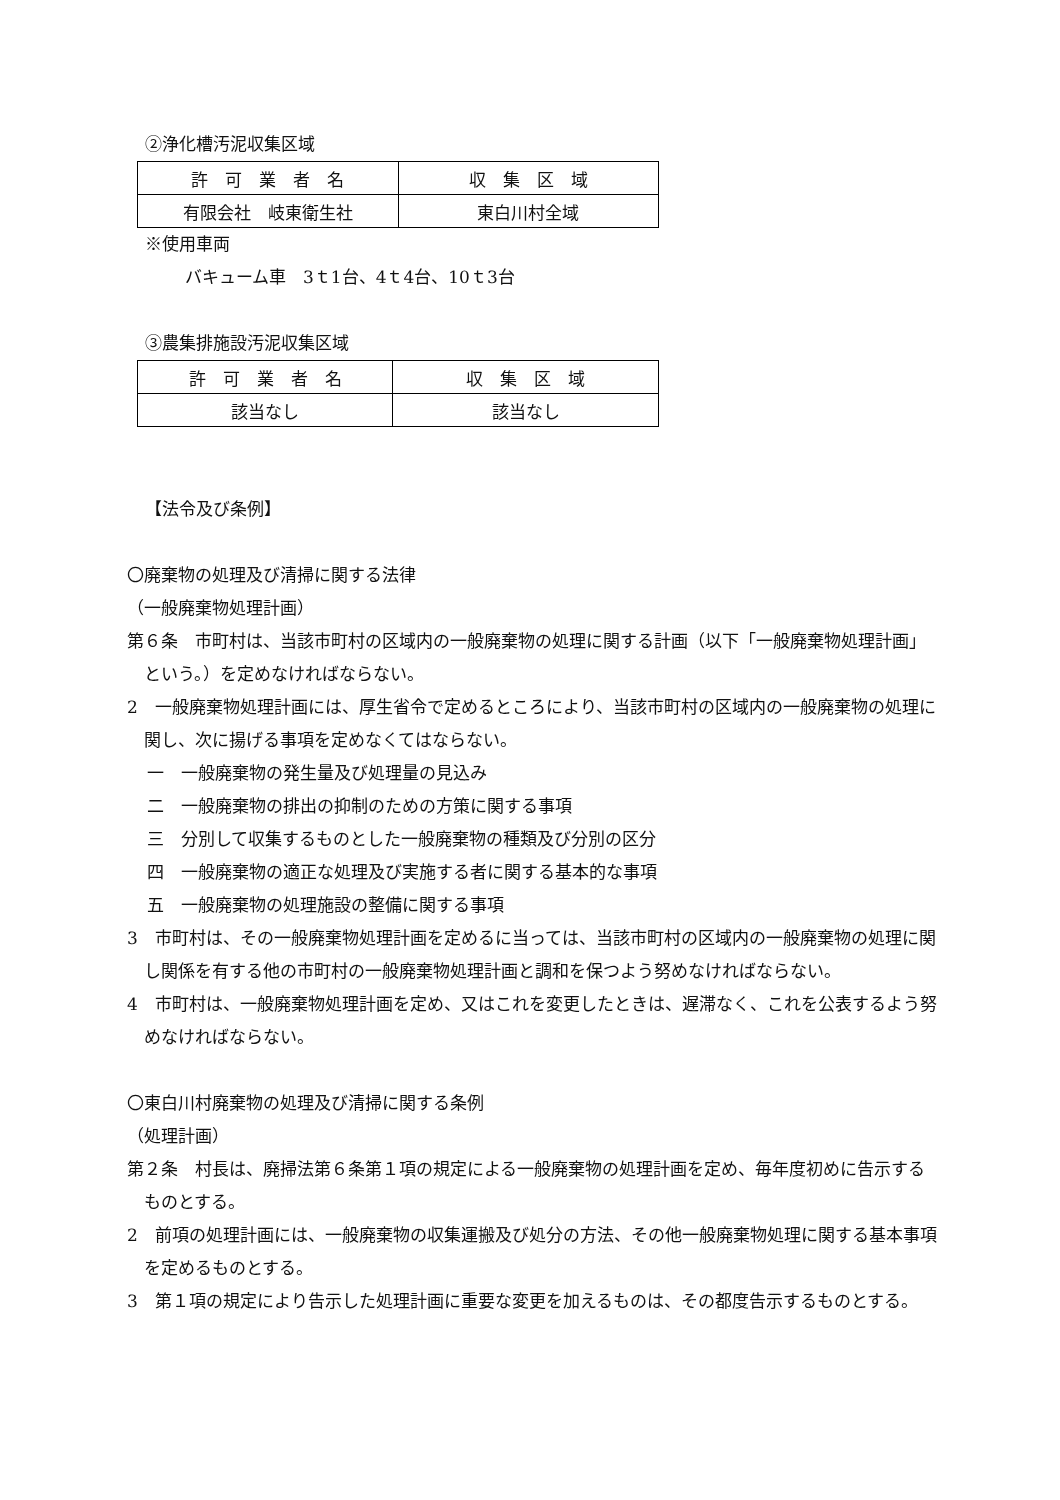②浄化槽汚泥収集区域
| 許 可 業 者 名 | 収 集 区 域 |
| 有限会社 岐東衛生社 | 東白川村全域 |
※使用車両
バキューム車　3ｔ1台、4ｔ4台、10ｔ3台
③農集排施設汚泥収集区域
| 許 可 業 者 名 | 収 集 区 域 |
| 該当なし | 該当なし |
【法令及び条例】
〇廃棄物の処理及び清掃に関する法律
（一般廃棄物処理計画）
第６条　市町村は、当該市町村の区域内の一般廃棄物の処理に関する計画（以下「一般廃棄物処理計画」という。）を定めなければならない。
2　一般廃棄物処理計画には、厚生省令で定めるところにより、当該市町村の区域内の一般廃棄物の処理に関し、次に揚げる事項を定めなくてはならない。
一　一般廃棄物の発生量及び処理量の見込み
二　一般廃棄物の排出の抑制のための方策に関する事項
三　分別して収集するものとした一般廃棄物の種類及び分別の区分
四　一般廃棄物の適正な処理及び実施する者に関する基本的な事項
五　一般廃棄物の処理施設の整備に関する事項
3　市町村は、その一般廃棄物処理計画を定めるに当っては、当該市町村の区域内の一般廃棄物の処理に関し関係を有する他の市町村の一般廃棄物処理計画と調和を保つよう努めなければならない。
4　市町村は、一般廃棄物処理計画を定め、又はこれを変更したときは、遅滞なく、これを公表するよう努めなければならない。
〇東白川村廃棄物の処理及び清掃に関する条例
（処理計画）
第２条　村長は、廃掃法第６条第１項の規定による一般廃棄物の処理計画を定め、毎年度初めに告示するものとする。
2　前項の処理計画には、一般廃棄物の収集運搬及び処分の方法、その他一般廃棄物処理に関する基本事項を定めるものとする。
3　第１項の規定により告示した処理計画に重要な変更を加えるものは、その都度告示するものとする。